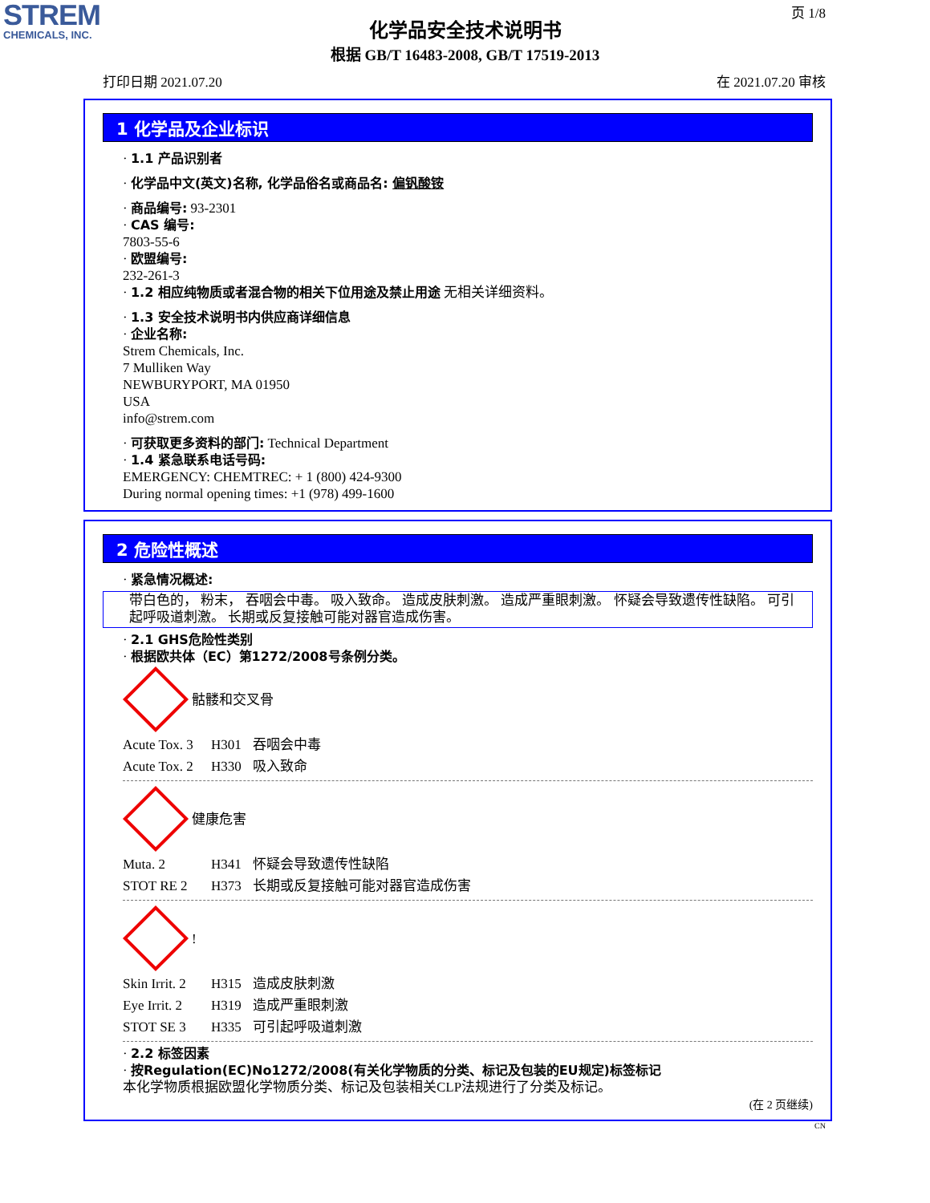STREM
CHEMICALS, INC.
页 1/8
化学品安全技术说明书
根据 GB/T 16483-2008, GB/T 17519-2013
打印日期 2021.07.20 在 2021.07.20 审核
1 化学品及企业标识
· 1.1 产品识别者
· 化学品中文(英文)名称, 化学品俗名或商品名: 偏钒酸铵
· 商品编号: 93-2301
· CAS 编号:
7803-55-6
· 欧盟编号:
232-261-3
· 1.2 相应纯物质或者混合物的相关下位用途及禁止用途 无相关详细资料。
· 1.3 安全技术说明书内供应商详细信息
· 企业名称:
Strem Chemicals, Inc.
7 Mulliken Way
NEWBURYPORT, MA 01950
USA
info@strem.com
· 可获取更多资料的部门: Technical Department
· 1.4 紧急联系电话号码:
EMERGENCY: CHEMTREC: + 1 (800) 424-9300
During normal opening times: +1 (978) 499-1600
2 危险性概述
· 紧急情况概述:
带白色的， 粉末， 吞咽会中毒。 吸入致命。 造成皮肤刺激。 造成严重眼刺激。 怀疑会导致遗传性缺陷。 可引起呼吸道刺激。 长期或反复接触可能对器官造成伤害。
· 2.1 GHS危险性类别
· 根据欧共体（EC）第1272/2008号条例分类。
骷髅和交叉骨
Acute Tox. 3 H301 吞咽会中毒
Acute Tox. 2 H330 吸入致命
健康危害
Muta. 2 H341 怀疑会导致遗传性缺陷
STOT RE 2 H373 长期或反复接触可能对器官造成伤害
!
Skin Irrit. 2 H315 造成皮肤刺激
Eye Irrit. 2 H319 造成严重眼刺激
STOT SE 3 H335 可引起呼吸道刺激
· 2.2 标签因素
· 按Regulation(EC)No1272/2008(有关化学物质的分类、标记及包装的EU规定)标签标记
本化学物质根据欧盟化学物质分类、标记及包装相关CLP法规进行了分类及标记。
(在 2 页继续)
CN